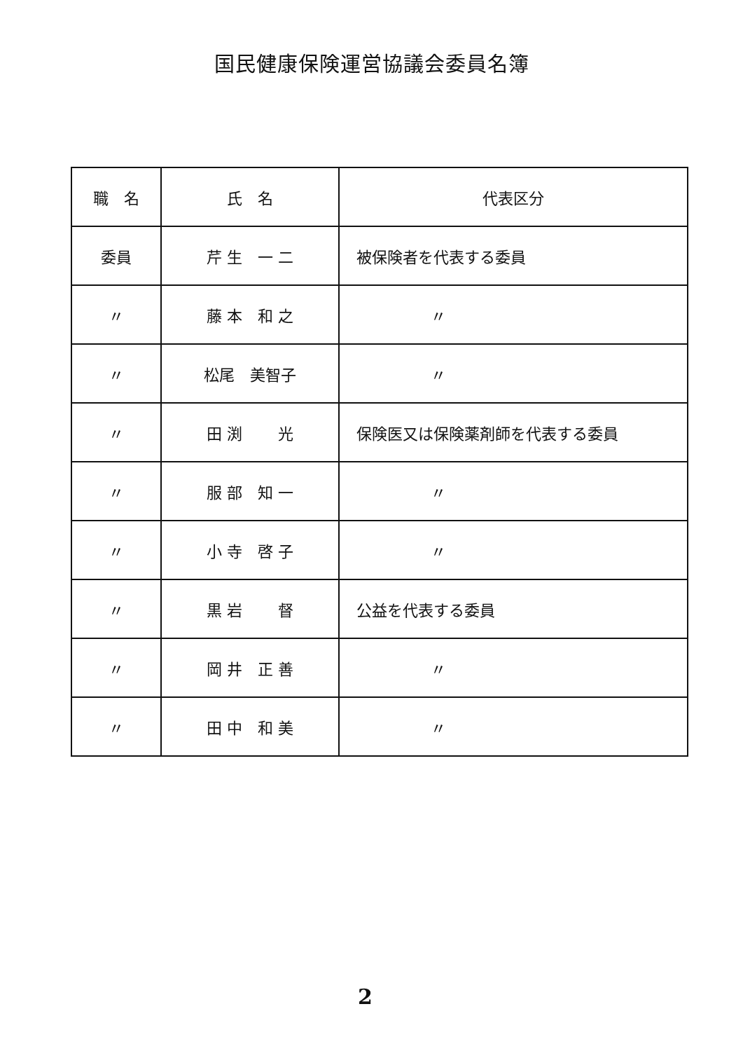国民健康保険運営協議会委員名簿
| 職 名 | 氏 名 | 代表区分 |
| --- | --- | --- |
| 委員 | 芹 生 一 二 | 被保険者を代表する委員 |
| 〃 | 藤 本 和 之 | 〃 |
| 〃 | 松尾 美智子 | 〃 |
| 〃 | 田 渕 光 | 保険医又は保険薬剤師を代表する委員 |
| 〃 | 服 部 知 一 | 〃 |
| 〃 | 小 寺 啓 子 | 〃 |
| 〃 | 黒 岩 督 | 公益を代表する委員 |
| 〃 | 岡 井 正 善 | 〃 |
| 〃 | 田 中 和 美 | 〃 |
2